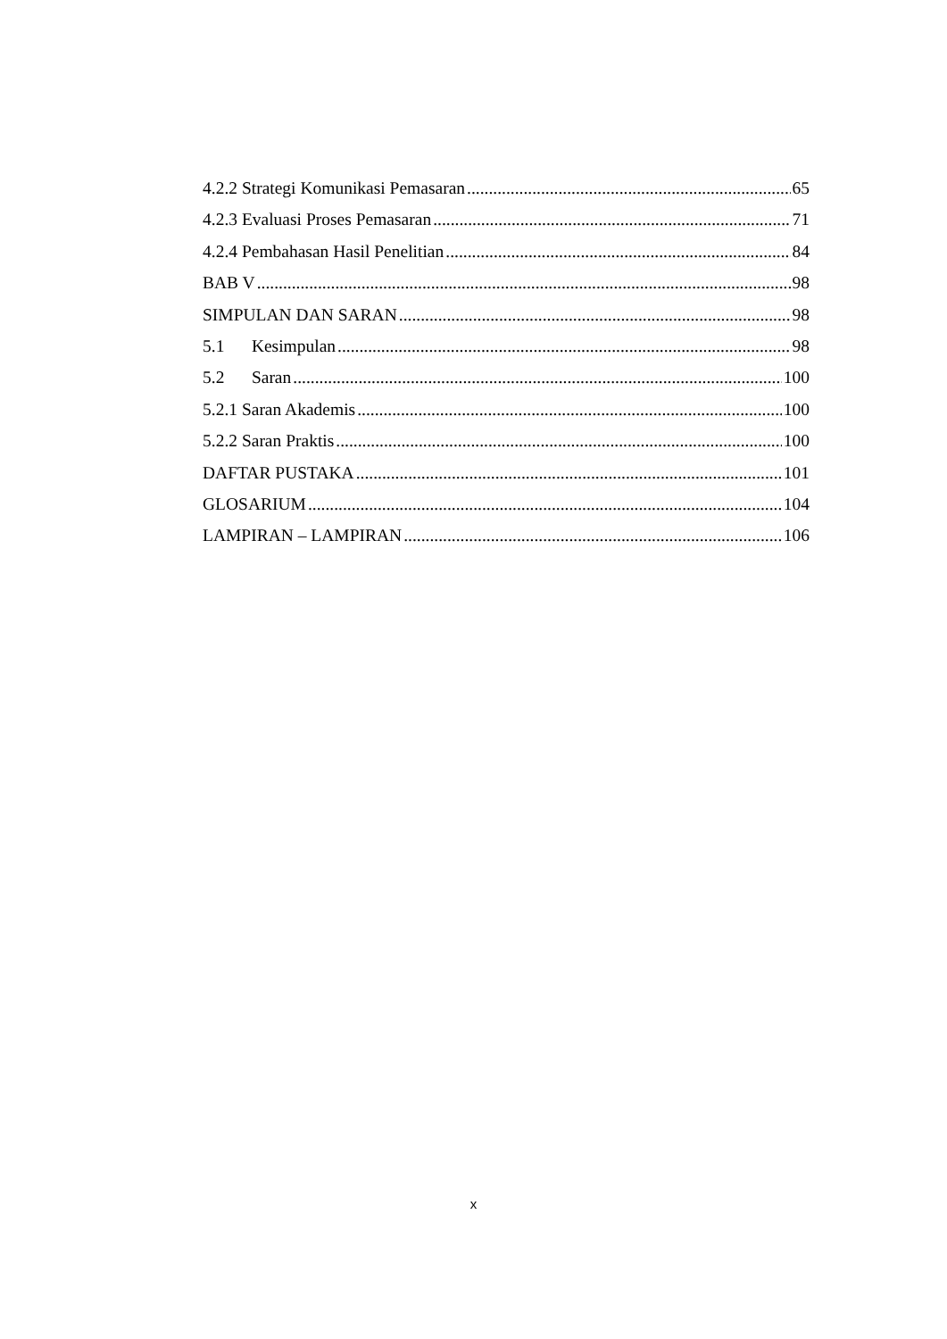4.2.2 Strategi Komunikasi Pemasaran 65
4.2.3 Evaluasi Proses Pemasaran 71
4.2.4 Pembahasan Hasil Penelitian 84
BAB V 98
SIMPULAN DAN SARAN 98
5.1 Kesimpulan 98
5.2 Saran 100
5.2.1 Saran Akademis 100
5.2.2 Saran Praktis 100
DAFTAR PUSTAKA 101
GLOSARIUM 104
LAMPIRAN – LAMPIRAN 106
x